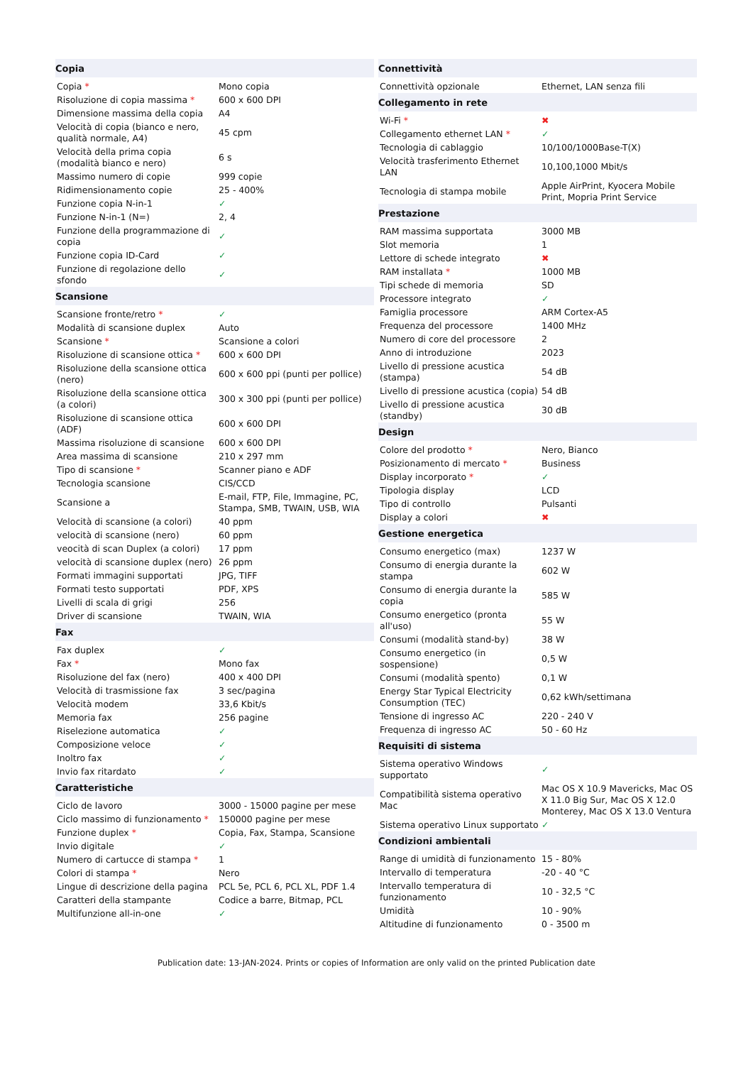| Copia | |
| --- | --- |
| Copia * | Mono copia |
| Risoluzione di copia massima * | 600 x 600 DPI |
| Dimensione massima della copia | A4 |
| Velocità di copia (bianco e nero, qualità normale, A4) | 45 cpm |
| Velocità della prima copia (modalità bianco e nero) | 6 s |
| Massimo numero di copie | 999 copie |
| Ridimensionamento copie | 25 - 400% |
| Funzione copia N-in-1 | ✓ |
| Funzione N-in-1 (N=) | 2, 4 |
| Funzione della programmazione di copia | ✓ |
| Funzione copia ID-Card | ✓ |
| Funzione di regolazione dello sfondo | ✓ |
| Scansione | |
| Scansione fronte/retro * | ✓ |
| Modalità di scansione duplex | Auto |
| Scansione * | Scansione a colori |
| Risoluzione di scansione ottica * | 600 x 600 DPI |
| Risoluzione della scansione ottica (nero) | 600 x 600 ppi (punti per pollice) |
| Risoluzione della scansione ottica (a colori) | 300 x 300 ppi (punti per pollice) |
| Risoluzione di scansione ottica (ADF) | 600 x 600 DPI |
| Massima risoluzione di scansione | 600 x 600 DPI |
| Area massima di scansione | 210 x 297 mm |
| Tipo di scansione * | Scanner piano e ADF |
| Tecnologia scansione | CIS/CCD |
| Scansione a | E-mail, FTP, File, Immagine, PC, Stampa, SMB, TWAIN, USB, WIA |
| Velocità di scansione (a colori) | 40 ppm |
| velocità di scansione (nero) | 60 ppm |
| veocità di scan Duplex (a colori) | 17 ppm |
| velocità di scansione duplex (nero) | 26 ppm |
| Formati immagini supportati | JPG, TIFF |
| Formati testo supportati | PDF, XPS |
| Livelli di scala di grigi | 256 |
| Driver di scansione | TWAIN, WIA |
| Fax | |
| Fax duplex | ✓ |
| Fax * | Mono fax |
| Risoluzione del fax (nero) | 400 x 400 DPI |
| Velocità di trasmissione fax | 3 sec/pagina |
| Velocità modem | 33,6 Kbit/s |
| Memoria fax | 256 pagine |
| Riselezione automatica | ✓ |
| Composizione veloce | ✓ |
| Inoltro fax | ✓ |
| Invio fax ritardato | ✓ |
| Caratteristiche | |
| Ciclo de lavoro | 3000 - 15000 pagine per mese |
| Ciclo massimo di funzionamento * | 150000 pagine per mese |
| Funzione duplex * | Copia, Fax, Stampa, Scansione |
| Invio digitale | ✓ |
| Numero di cartucce di stampa * | 1 |
| Colori di stampa * | Nero |
| Lingue di descrizione della pagina | PCL 5e, PCL 6, PCL XL, PDF 1.4 |
| Caratteri della stampante | Codice a barre, Bitmap, PCL |
| Multifunzione all-in-one | ✓ |
| Connettività | |
| --- | --- |
| Connettività opzionale | Ethernet, LAN senza fili |
| Collegamento in rete | |
| Wi-Fi * | ✖ |
| Collegamento ethernet LAN * | ✓ |
| Tecnologia di cablaggio | 10/100/1000Base-T(X) |
| Velocità trasferimento Ethernet LAN | 10,100,1000 Mbit/s |
| Tecnologia di stampa mobile | Apple AirPrint, Kyocera Mobile Print, Mopria Print Service |
| Prestazione | |
| RAM massima supportata | 3000 MB |
| Slot memoria | 1 |
| Lettore di schede integrato | ✖ |
| RAM installata * | 1000 MB |
| Tipi schede di memoria | SD |
| Processore integrato | ✓ |
| Famiglia processore | ARM Cortex-A5 |
| Frequenza del processore | 1400 MHz |
| Numero di core del processore | 2 |
| Anno di introduzione | 2023 |
| Livello di pressione acustica (stampa) | 54 dB |
| Livello di pressione acustica (copia) | 54 dB |
| Livello di pressione acustica (standby) | 30 dB |
| Design | |
| Colore del prodotto * | Nero, Bianco |
| Posizionamento di mercato * | Business |
| Display incorporato * | ✓ |
| Tipologia display | LCD |
| Tipo di controllo | Pulsanti |
| Display a colori | ✖ |
| Gestione energetica | |
| Consumo energetico (max) | 1237 W |
| Consumo di energia durante la stampa | 602 W |
| Consumo di energia durante la copia | 585 W |
| Consumo energetico (pronta all'uso) | 55 W |
| Consumi (modalità stand-by) | 38 W |
| Consumo energetico (in sospensione) | 0,5 W |
| Consumi (modalità spento) | 0,1 W |
| Energy Star Typical Electricity Consumption (TEC) | 0,62 kWh/settimana |
| Tensione di ingresso AC | 220 - 240 V |
| Frequenza di ingresso AC | 50 - 60 Hz |
| Requisiti di sistema | |
| Sistema operativo Windows supportato | ✓ |
| Compatibilità sistema operativo Mac | Mac OS X 10.9 Mavericks, Mac OS X 11.0 Big Sur, Mac OS X 12.0 Monterey, Mac OS X 13.0 Ventura |
| Sistema operativo Linux supportato | ✓ |
| Condizioni ambientali | |
| Range di umidità di funzionamento | 15 - 80% |
| Intervallo di temperatura | -20 - 40 °C |
| Intervallo temperatura di funzionamento | 10 - 32,5 °C |
| Umidità | 10 - 90% |
| Altitudine di funzionamento | 0 - 3500 m |
Publication date: 13-JAN-2024. Prints or copies of Information are only valid on the printed Publication date